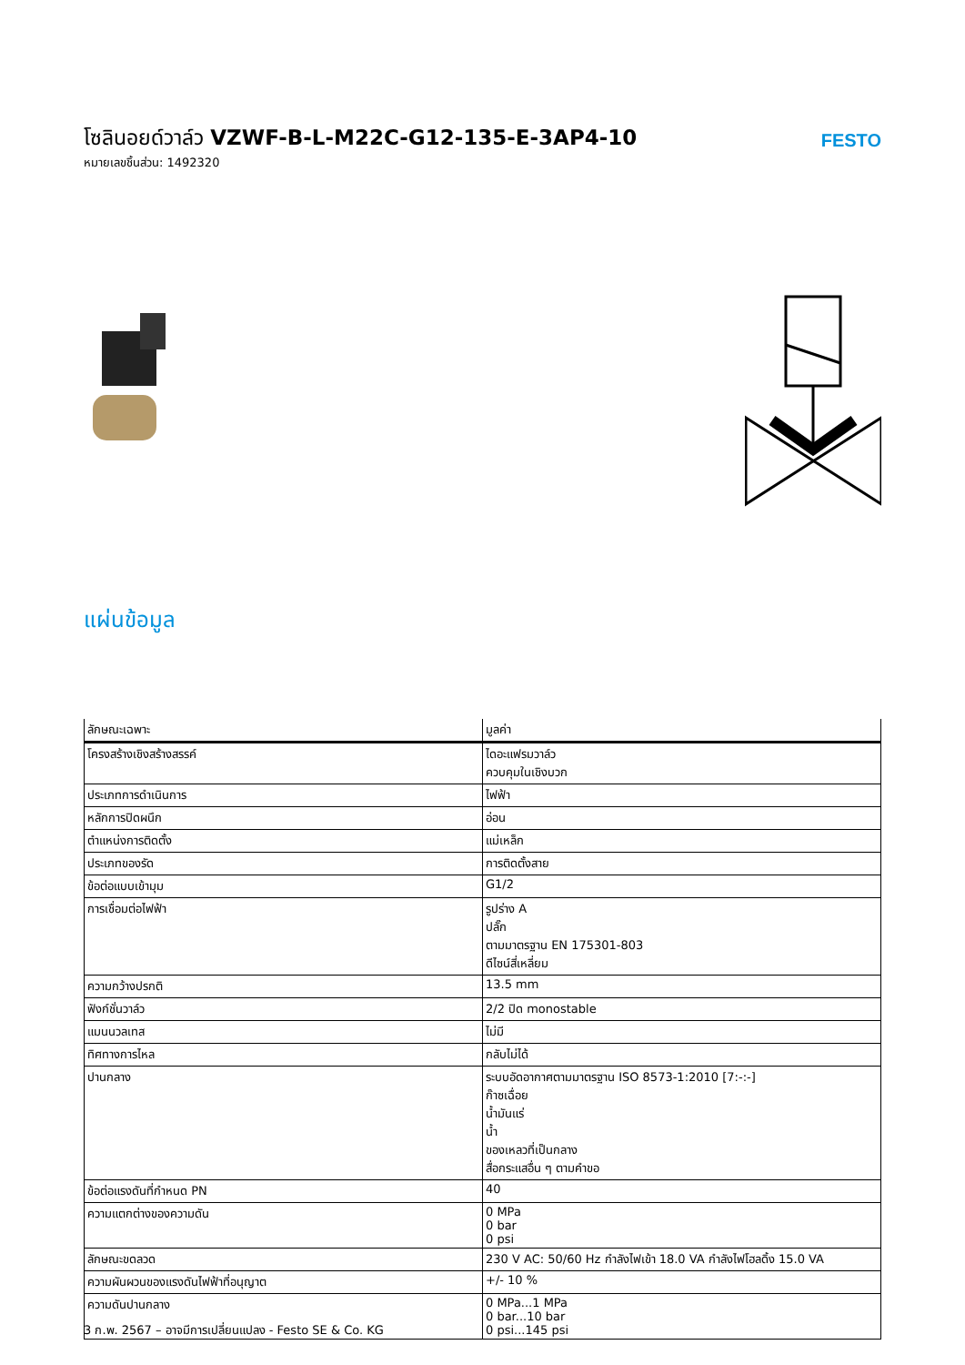โซลินอยด์วาล์ว VZWF-B-L-M22C-G12-135-E-3AP4-10
หมายเลขชิ้นส่วน: 1492320
FESTO
แผ่นข้อมูล
| ลักษณะเฉพาะ | มูลค่า |
| --- | --- |
| โครงสร้างเชิงสร้างสรรค์ | ไดอะแฟรมวาล์ว ควบคุมในเชิงบวก |
| ประเภทการดำเนินการ | ไฟฟ้า |
| หลักการปิดผนึก | อ่อน |
| ตำแหน่งการติดตั้ง | แม่เหล็ก |
| ประเภทของรัด | การติดตั้งสาย |
| ข้อต่อแบบเข้ามุม | G1/2 |
| การเชื่อมต่อไฟฟ้า | รูปร่าง A ปลั๊ก ตามมาตรฐาน EN 175301-803 ดีไซน์สี่เหลี่ยม |
| ความกว้างปรกติ | 13.5 mm |
| ฟังก์ชั่นวาล์ว | 2/2 ปิด monostable |
| แมนนวลเทส | ไม่มี |
| ทิศทางการไหล | กลับไม่ได้ |
| ปานกลาง | ระบบอัดอากาศตามมาตรฐาน ISO 8573-1:2010 [7:-:-] ก๊าซเฉื่อย น้ำมันแร่ น้ำ ของเหลวที่เป็นกลาง สื่อกระแสอื่น ๆ ตามคำขอ |
| ข้อต่อแรงดันที่กำหนด PN | 40 |
| ความแตกต่างของความดัน | 0 MPa 0 bar 0 psi |
| ลักษณะขดลวด | 230 V AC: 50/60 Hz กำลังไฟเข้า 18.0 VA กำลังไฟโฮลดิ้ง 15.0 VA |
| ความผันผวนของแรงดันไฟฟ้าที่อนุญาต | +/- 10 % |
| ความดันปานกลาง | 0 MPa...1 MPa 0 bar...10 bar 0 psi...145 psi |
3 ก.พ. 2567 – อาจมีการเปลี่ยนแปลง - Festo SE & Co. KG